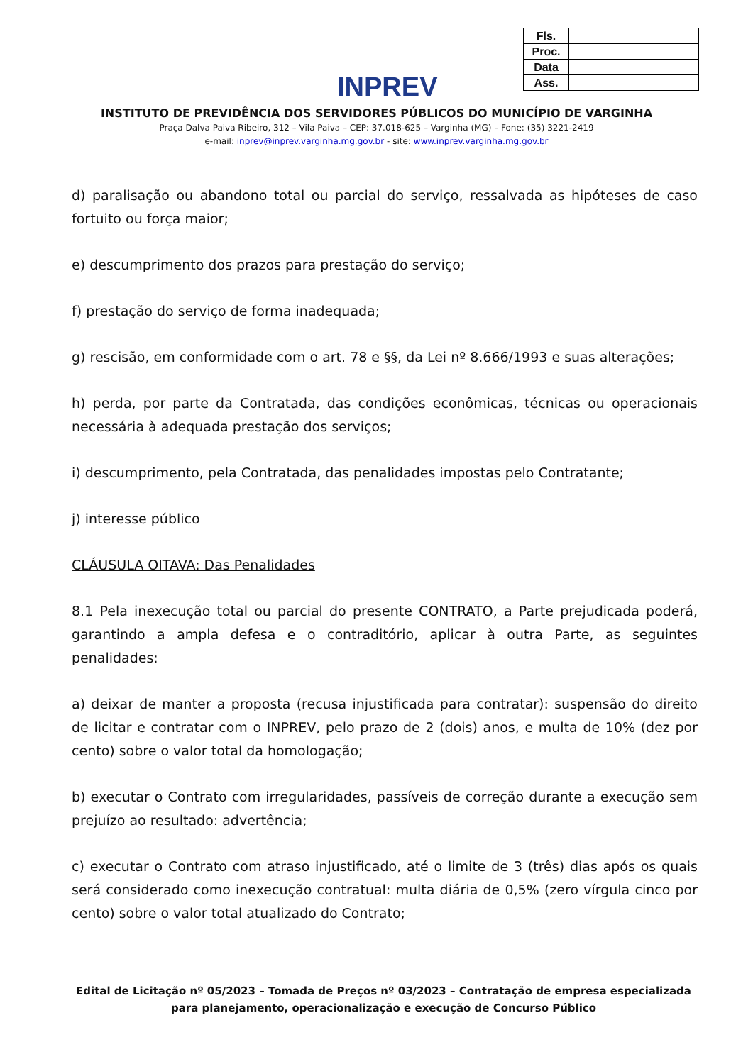INPREV
| Fls. | |
| Proc. | |
| Data | |
| Ass. | |
INSTITUTO DE PREVIDÊNCIA DOS SERVIDORES PÚBLICOS DO MUNICÍPIO DE VARGINHA
Praça Dalva Paiva Ribeiro, 312 – Vila Paiva – CEP: 37.018-625 – Varginha (MG) – Fone: (35) 3221-2419
e-mail: inprev@inprev.varginha.mg.gov.br - site: www.inprev.varginha.mg.gov.br
d) paralisação ou abandono total ou parcial do serviço, ressalvada as hipóteses de caso fortuito ou força maior;
e) descumprimento dos prazos para prestação do serviço;
f) prestação do serviço de forma inadequada;
g) rescisão, em conformidade com o art. 78 e §§, da Lei nº 8.666/1993 e suas alterações;
h) perda, por parte da Contratada, das condições econômicas, técnicas ou operacionais necessária à adequada prestação dos serviços;
i) descumprimento, pela Contratada, das penalidades impostas pelo Contratante;
j) interesse público
CLÁUSULA OITAVA: Das Penalidades
8.1 Pela inexecução total ou parcial do presente CONTRATO, a Parte prejudicada poderá, garantindo a ampla defesa e o contraditório, aplicar à outra Parte, as seguintes penalidades:
a) deixar de manter a proposta (recusa injustificada para contratar): suspensão do direito de licitar e contratar com o INPREV, pelo prazo de 2 (dois) anos, e multa de 10% (dez por cento) sobre o valor total da homologação;
b) executar o Contrato com irregularidades, passíveis de correção durante a execução sem prejuízo ao resultado: advertência;
c) executar o Contrato com atraso injustificado, até o limite de 3 (três) dias após os quais será considerado como inexecução contratual: multa diária de 0,5% (zero vírgula cinco por cento) sobre o valor total atualizado do Contrato;
Edital de Licitação nº 05/2023 – Tomada de Preços nº 03/2023 – Contratação de empresa especializada para planejamento, operacionalização e execução de Concurso Público